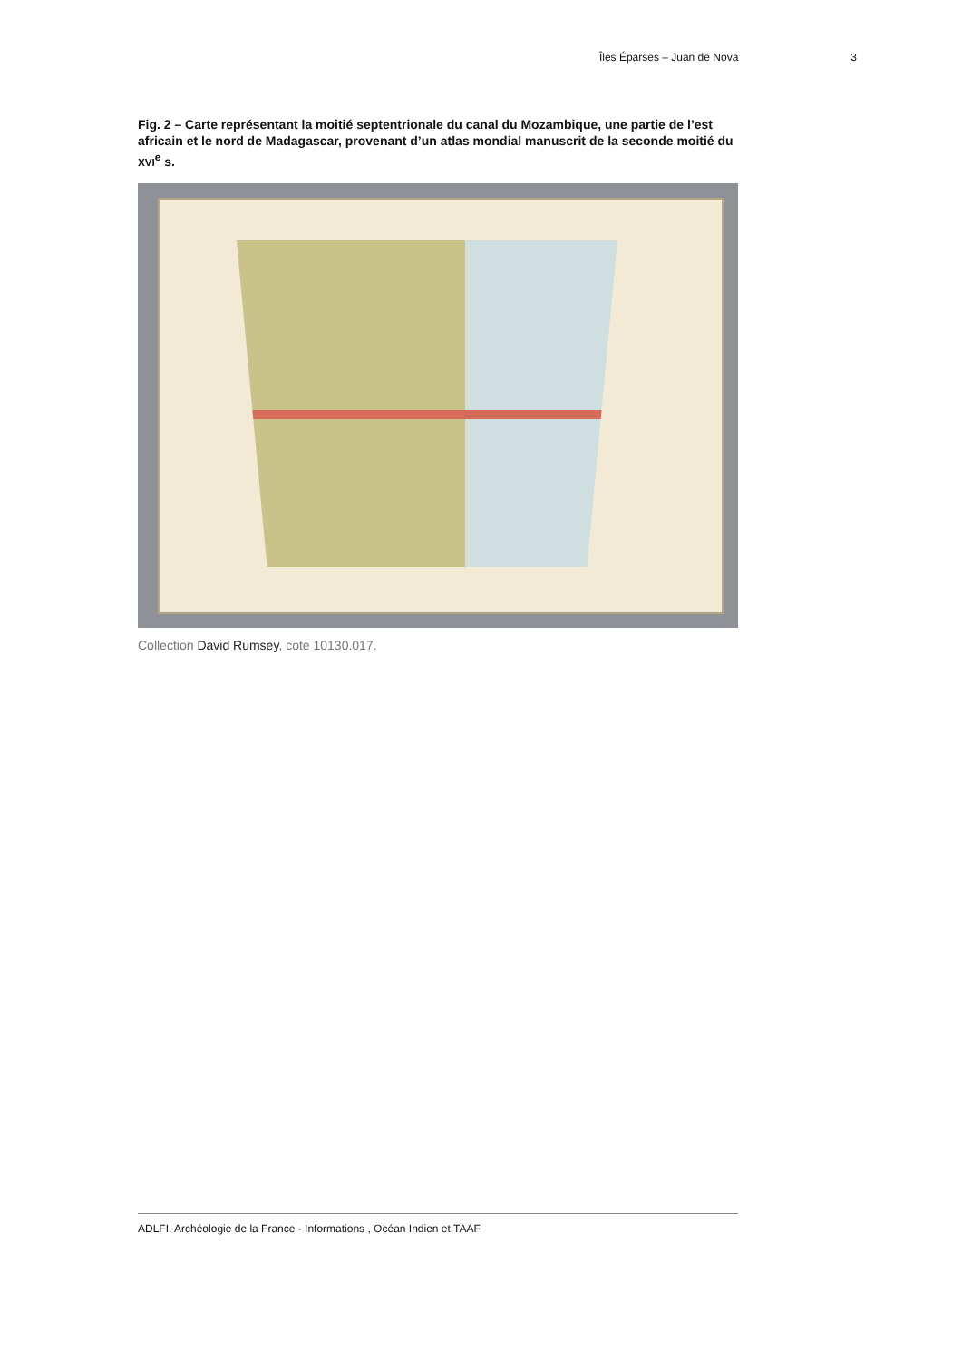Îles Éparses – Juan de Nova 3
Fig. 2 – Carte représentant la moitié septentrionale du canal du Mozambique, une partie de l’est africain et le nord de Madagascar, provenant d’un atlas mondial manuscrit de la seconde moitié du XVI<sup>e</sup> s.
Collection David Rumsey, cote 10130.017.
ADLFI. Archéologie de la France - Informations , Océan Indien et TAAF